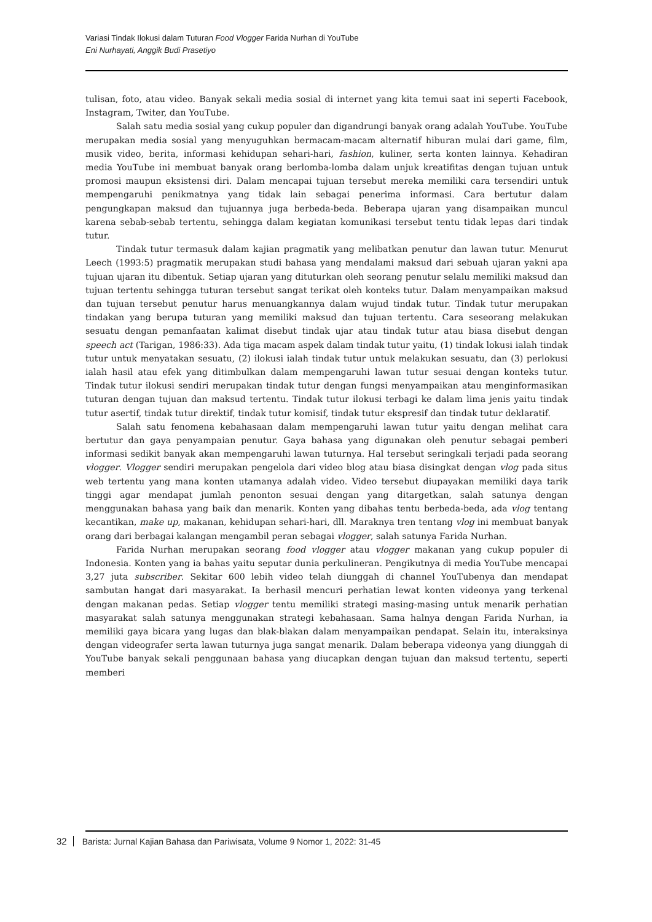Variasi Tindak Ilokusi dalam Tuturan Food Vlogger Farida Nurhan di YouTube
Eni Nurhayati, Anggik Budi Prasetiyo
tulisan, foto, atau video. Banyak sekali media sosial di internet yang kita temui saat ini seperti Facebook, Instagram, Twiter, dan YouTube.
Salah satu media sosial yang cukup populer dan digandrungi banyak orang adalah YouTube. YouTube merupakan media sosial yang menyuguhkan bermacam-macam alternatif hiburan mulai dari game, film, musik video, berita, informasi kehidupan sehari-hari, fashion, kuliner, serta konten lainnya. Kehadiran media YouTube ini membuat banyak orang berlomba-lomba dalam unjuk kreatifitas dengan tujuan untuk promosi maupun eksistensi diri. Dalam mencapai tujuan tersebut mereka memiliki cara tersendiri untuk mempengaruhi penikmatnya yang tidak lain sebagai penerima informasi. Cara bertutur dalam pengungkapan maksud dan tujuannya juga berbeda-beda. Beberapa ujaran yang disampaikan muncul karena sebab-sebab tertentu, sehingga dalam kegiatan komunikasi tersebut tentu tidak lepas dari tindak tutur.
Tindak tutur termasuk dalam kajian pragmatik yang melibatkan penutur dan lawan tutur. Menurut Leech (1993:5) pragmatik merupakan studi bahasa yang mendalami maksud dari sebuah ujaran yakni apa tujuan ujaran itu dibentuk. Setiap ujaran yang dituturkan oleh seorang penutur selalu memiliki maksud dan tujuan tertentu sehingga tuturan tersebut sangat terikat oleh konteks tutur. Dalam menyampaikan maksud dan tujuan tersebut penutur harus menuangkannya dalam wujud tindak tutur. Tindak tutur merupakan tindakan yang berupa tuturan yang memiliki maksud dan tujuan tertentu. Cara seseorang melakukan sesuatu dengan pemanfaatan kalimat disebut tindak ujar atau tindak tutur atau biasa disebut dengan speech act (Tarigan, 1986:33). Ada tiga macam aspek dalam tindak tutur yaitu, (1) tindak lokusi ialah tindak tutur untuk menyatakan sesuatu, (2) ilokusi ialah tindak tutur untuk melakukan sesuatu, dan (3) perlokusi ialah hasil atau efek yang ditimbulkan dalam mempengaruhi lawan tutur sesuai dengan konteks tutur. Tindak tutur ilokusi sendiri merupakan tindak tutur dengan fungsi menyampaikan atau menginformasikan tuturan dengan tujuan dan maksud tertentu. Tindak tutur ilokusi terbagi ke dalam lima jenis yaitu tindak tutur asertif, tindak tutur direktif, tindak tutur komisif, tindak tutur ekspresif dan tindak tutur deklaratif.
Salah satu fenomena kebahasaan dalam mempengaruhi lawan tutur yaitu dengan melihat cara bertutur dan gaya penyampaian penutur. Gaya bahasa yang digunakan oleh penutur sebagai pemberi informasi sedikit banyak akan mempengaruhi lawan tuturnya. Hal tersebut seringkali terjadi pada seorang vlogger. Vlogger sendiri merupakan pengelola dari video blog atau biasa disingkat dengan vlog pada situs web tertentu yang mana konten utamanya adalah video. Video tersebut diupayakan memiliki daya tarik tinggi agar mendapat jumlah penonton sesuai dengan yang ditargetkan, salah satunya dengan menggunakan bahasa yang baik dan menarik. Konten yang dibahas tentu berbeda-beda, ada vlog tentang kecantikan, make up, makanan, kehidupan sehari-hari, dll. Maraknya tren tentang vlog ini membuat banyak orang dari berbagai kalangan mengambil peran sebagai vlogger, salah satunya Farida Nurhan.
Farida Nurhan merupakan seorang food vlogger atau vlogger makanan yang cukup populer di Indonesia. Konten yang ia bahas yaitu seputar dunia perkulineran. Pengikutnya di media YouTube mencapai 3,27 juta subscriber. Sekitar 600 lebih video telah diunggah di channel YouTubenya dan mendapat sambutan hangat dari masyarakat. Ia berhasil mencuri perhatian lewat konten videonya yang terkenal dengan makanan pedas. Setiap vlogger tentu memiliki strategi masing-masing untuk menarik perhatian masyarakat salah satunya menggunakan strategi kebahasaan. Sama halnya dengan Farida Nurhan, ia memiliki gaya bicara yang lugas dan blak-blakan dalam menyampaikan pendapat. Selain itu, interaksinya dengan videografer serta lawan tuturnya juga sangat menarik. Dalam beberapa videonya yang diunggah di YouTube banyak sekali penggunaan bahasa yang diucapkan dengan tujuan dan maksud tertentu, seperti memberi
32 Barista: Jurnal Kajian Bahasa dan Pariwisata, Volume 9 Nomor 1, 2022: 31-45